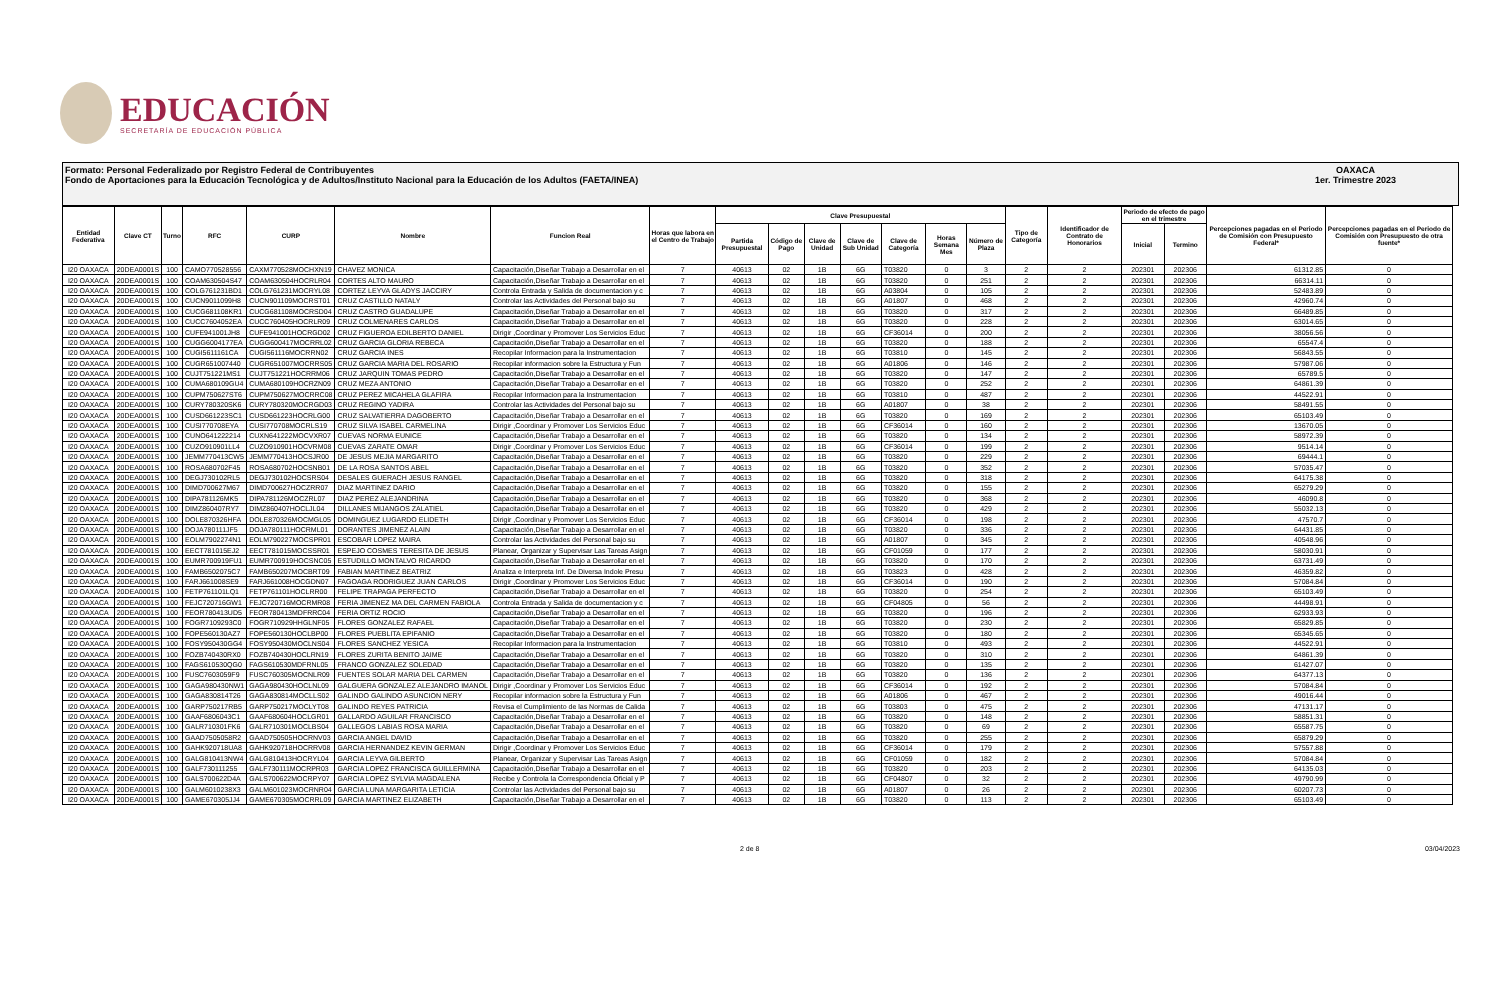EDUCACIÓN
SECRETARÍA DE EDUCACIÓN PÚBLICA
Formato: Personal Federalizado por Registro Federal de Contribuyentes
Fondo de Aportaciones para la Educación Tecnológica y de Adultos/Instituto Nacional para la Educación de los Adultos (FAETA/INEA)
OAXACA
1er. Trimestre 2023
| Entidad Federativa | Clave CT | Turno | RFC | CURP | Nombre | Funcion Real | Horas que labora en el Centro de Trabajo | Clave Presupuestal | | | | | | | Tipo de Categoría | Identificador de Contrato de Honorarios | Periodo de efecto de pago en el trimestre | | Percepciones pagadas en el Periodo de Comisión con Presupuesto Federal* | Percepciones pagadas en el Periodo de Comisión con Presupuesto de otra fuente* |
| --- | --- | --- | --- | --- | --- | --- | --- | --- | --- | --- | --- | --- | --- | --- | --- | --- | --- | --- | --- | --- |
| | | | | | | | | Partida Presupuestal | Código de Pago | Clave de Unidad | Clave de Sub Unidad | Clave de Categoría | Horas Semana Mes | Número de Plaza | | | Inicial | Termino | | |
| I20 OAXACA | 20DEA0001S | 100 | CAMO770528556 | CAXM770528MOCHXN19 | CHAVEZ MONICA | Capacitación,Diseñar Trabajo a Desarrollar en el | 7 | 40613 | 02 | 1B | 6G | T03820 | 0 | 3 | 2 | 2 | 202301 | 202306 | 61312.85 | 0 |
| I20 OAXACA | 20DEA0001S | 100 | COAM630504S47 | COAM630504HOCRLR04 | CORTES ALTO MAURO | Capacitación,Diseñar Trabajo a Desarrollar en el | 7 | 40613 | 02 | 1B | 6G | T03820 | 0 | 251 | 2 | 2 | 202301 | 202306 | 66314.11 | 0 |
| I20 OAXACA | 20DEA0001S | 100 | COLG761231BD1 | COLG761231MOCRYL08 | CORTEZ LEYVA GLADYS JACCIRY | Controla Entrada y Salida de documentacion y c | 7 | 40613 | 02 | 1B | 6G | A03804 | 0 | 105 | 2 | 2 | 202301 | 202306 | 52483.89 | 0 |
| I20 OAXACA | 20DEA0001S | 100 | CUCN9011099H8 | CUCN901109MOCRST01 | CRUZ CASTILLO NATALY | Controlar las Actividades del Personal bajo su | 7 | 40613 | 02 | 1B | 6G | A01807 | 0 | 468 | 2 | 2 | 202301 | 202306 | 42960.74 | 0 |
| I20 OAXACA | 20DEA0001S | 100 | CUCG681108KR1 | CUCG681108MOCRSD04 | CRUZ CASTRO GUADALUPE | Capacitación,Diseñar Trabajo a Desarrollar en el | 7 | 40613 | 02 | 1B | 6G | T03820 | 0 | 317 | 2 | 2 | 202301 | 202306 | 66489.85 | 0 |
| I20 OAXACA | 20DEA0001S | 100 | CUCC7604052EA | CUCC760405HOCRLR09 | CRUZ COLMENARES CARLOS | Capacitación,Diseñar Trabajo a Desarrollar en el | 7 | 40613 | 02 | 1B | 6G | T03820 | 0 | 228 | 2 | 2 | 202301 | 202306 | 63014.65 | 0 |
| I20 OAXACA | 20DEA0001S | 100 | CUFE941001JH8 | CUFE941001HOCRGD02 | CRUZ FIGUEROA EDILBERTO DANIEL | Dirigir ,Coordinar y Promover Los Servicios Educ | 7 | 40613 | 02 | 1B | 6G | CF36014 | 0 | 200 | 2 | 2 | 202301 | 202306 | 38056.56 | 0 |
| I20 OAXACA | 20DEA0001S | 100 | CUGG6004177EA | CUGG600417MOCRRL02 | CRUZ GARCIA GLORIA REBECA | Capacitación,Diseñar Trabajo a Desarrollar en el | 7 | 40613 | 02 | 1B | 6G | T03820 | 0 | 188 | 2 | 2 | 202301 | 202306 | 65547.4 | 0 |
| I20 OAXACA | 20DEA0001S | 100 | CUGI5611161CA | CUGI561116MOCRRN02 | CRUZ GARCIA INES | Recopilar Informacion para la Instrumentacion | 7 | 40613 | 02 | 1B | 6G | T03810 | 0 | 145 | 2 | 2 | 202301 | 202306 | 56843.55 | 0 |
| I20 OAXACA | 20DEA0001S | 100 | CUGR651007440 | CUGR651007MOCRRS05 | CRUZ GARCIA MARIA DEL ROSARIO | Recopilar informacion sobre la Estructura y Fun | 7 | 40613 | 02 | 1B | 6G | A01806 | 0 | 146 | 2 | 2 | 202301 | 202306 | 57987.06 | 0 |
| I20 OAXACA | 20DEA0001S | 100 | CUJT751221MS1 | CUJT751221HOCRRM06 | CRUZ JARQUIN TOMAS PEDRO | Capacitación,Diseñar Trabajo a Desarrollar en el | 7 | 40613 | 02 | 1B | 6G | T03820 | 0 | 147 | 2 | 2 | 202301 | 202306 | 65789.5 | 0 |
| I20 OAXACA | 20DEA0001S | 100 | CUMA680109GU4 | CUMA680109HOCRZN09 | CRUZ MEZA ANTONIO | Capacitación,Diseñar Trabajo a Desarrollar en el | 7 | 40613 | 02 | 1B | 6G | T03820 | 0 | 252 | 2 | 2 | 202301 | 202306 | 64861.39 | 0 |
| I20 OAXACA | 20DEA0001S | 100 | CUPM750627ST6 | CUPM750627MOCRRC08 | CRUZ PEREZ MICAHELA GLAFIRA | Recopilar Informacion para la Instrumentacion | 7 | 40613 | 02 | 1B | 6G | T03810 | 0 | 487 | 2 | 2 | 202301 | 202306 | 44522.91 | 0 |
| I20 OAXACA | 20DEA0001S | 100 | CURY780320SK6 | CURY780320MOCRGD03 | CRUZ REGINO YADIRA | Controlar las Actividades del Personal bajo su | 7 | 40613 | 02 | 1B | 6G | A01807 | 0 | 38 | 2 | 2 | 202301 | 202306 | 58491.55 | 0 |
| I20 OAXACA | 20DEA0001S | 100 | CUSD661223SC1 | CUSD661223HOCRLG00 | CRUZ SALVATIERRA DAGOBERTO | Capacitación,Diseñar Trabajo a Desarrollar en el | 7 | 40613 | 02 | 1B | 6G | T03820 | 0 | 169 | 2 | 2 | 202301 | 202306 | 65103.49 | 0 |
| I20 OAXACA | 20DEA0001S | 100 | CUSI770708EYA | CUSI770708MOCRLS19 | CRUZ SILVA ISABEL CARMELINA | Dirigir ,Coordinar y Promover Los Servicios Educ | 7 | 40613 | 02 | 1B | 6G | CF36014 | 0 | 160 | 2 | 2 | 202301 | 202306 | 13670.05 | 0 |
| I20 OAXACA | 20DEA0001S | 100 | CUNO641222214 | CUXN641222MOCVXR07 | CUEVAS NORMA EUNICE | Capacitación,Diseñar Trabajo a Desarrollar en el | 7 | 40613 | 02 | 1B | 6G | T03820 | 0 | 134 | 2 | 2 | 202301 | 202306 | 58972.39 | 0 |
| I20 OAXACA | 20DEA0001S | 100 | CUZO910901LL4 | CUZO910901HOCVRM08 | CUEVAS ZARATE OMAR | Dirigir ,Coordinar y Promover Los Servicios Educ | 7 | 40613 | 02 | 1B | 6G | CF36014 | 0 | 199 | 2 | 2 | 202301 | 202306 | 9514.14 | 0 |
| I20 OAXACA | 20DEA0001S | 100 | JEMM770413CW5 | JEMM770413HOCSJR00 | DE JESUS MEJIA MARGARITO | Capacitación,Diseñar Trabajo a Desarrollar en el | 7 | 40613 | 02 | 1B | 6G | T03820 | 0 | 229 | 2 | 2 | 202301 | 202306 | 69444.1 | 0 |
| I20 OAXACA | 20DEA0001S | 100 | ROSA680702F45 | ROSA680702HOCSNB01 | DE LA ROSA SANTOS ABEL | Capacitación,Diseñar Trabajo a Desarrollar en el | 7 | 40613 | 02 | 1B | 6G | T03820 | 0 | 352 | 2 | 2 | 202301 | 202306 | 57035.47 | 0 |
| I20 OAXACA | 20DEA0001S | 100 | DEGJ730102RL5 | DEGJ730102HOCSRS04 | DESALES GUERACH JESUS RANGEL | Capacitación,Diseñar Trabajo a Desarrollar en el | 7 | 40613 | 02 | 1B | 6G | T03820 | 0 | 318 | 2 | 2 | 202301 | 202306 | 64175.38 | 0 |
| I20 OAXACA | 20DEA0001S | 100 | DIMD700627M67 | DIMD700627HOCZRR07 | DIAZ MARTINEZ DARIO | Capacitación,Diseñar Trabajo a Desarrollar en el | 7 | 40613 | 02 | 1B | 6G | T03820 | 0 | 155 | 2 | 2 | 202301 | 202306 | 65279.29 | 0 |
| I20 OAXACA | 20DEA0001S | 100 | DIPA781126MK5 | DIPA781126MOCZRL07 | DIAZ PEREZ ALEJANDRINA | Capacitación,Diseñar Trabajo a Desarrollar en el | 7 | 40613 | 02 | 1B | 6G | T03820 | 0 | 368 | 2 | 2 | 202301 | 202306 | 46090.8 | 0 |
| I20 OAXACA | 20DEA0001S | 100 | DIMZ860407RY7 | DIMZ860407HOCLJL04 | DILLANES MIJANGOS ZALATIEL | Capacitación,Diseñar Trabajo a Desarrollar en el | 7 | 40613 | 02 | 1B | 6G | T03820 | 0 | 429 | 2 | 2 | 202301 | 202306 | 55032.13 | 0 |
| I20 OAXACA | 20DEA0001S | 100 | DOLE870326HFA | DOLE870326MOCMGL05 | DOMINGUEZ LUGARDO ELIDETH | Dirigir ,Coordinar y Promover Los Servicios Educ | 7 | 40613 | 02 | 1B | 6G | CF36014 | 0 | 198 | 2 | 2 | 202301 | 202306 | 47570.7 | 0 |
| I20 OAXACA | 20DEA0001S | 100 | DOJA780111JF5 | DOJA780111HOCRML01 | DORANTES JIMENEZ ALAIN | Capacitación,Diseñar Trabajo a Desarrollar en el | 7 | 40613 | 02 | 1B | 6G | T03820 | 0 | 336 | 2 | 2 | 202301 | 202306 | 64431.85 | 0 |
| I20 OAXACA | 20DEA0001S | 100 | EOLM7902274N1 | EOLM790227MOCSPR01 | ESCOBAR LOPEZ MAIRA | Controlar las Actividades del Personal bajo su | 7 | 40613 | 02 | 1B | 6G | A01807 | 0 | 345 | 2 | 2 | 202301 | 202306 | 40548.96 | 0 |
| I20 OAXACA | 20DEA0001S | 100 | EECT781015EJ2 | EECT781015MOCSSR01 | ESPEJO COSMES TERESITA DE JESUS | Planear, Organizar y Supervisar Las Tareas Asign | 7 | 40613 | 02 | 1B | 6G | CF01059 | 0 | 177 | 2 | 2 | 202301 | 202306 | 58030.91 | 0 |
| I20 OAXACA | 20DEA0001S | 100 | EUMR700919FU1 | EUMR700919HOCSNC05 | ESTUDILLO MONTALVO RICARDO | Capacitación,Diseñar Trabajo a Desarrollar en el | 7 | 40613 | 02 | 1B | 6G | T03820 | 0 | 170 | 2 | 2 | 202301 | 202306 | 63731.49 | 0 |
| I20 OAXACA | 20DEA0001S | 100 | FAMB6502075C7 | FAMB650207MOCBRT09 | FABIAN MARTINEZ BEATRIZ | Analiza e Interpreta Inf. De Diversa Indole Presu | 7 | 40613 | 02 | 1B | 6G | T03823 | 0 | 428 | 2 | 2 | 202301 | 202306 | 46359.82 | 0 |
| I20 OAXACA | 20DEA0001S | 100 | FARJ661008SE9 | FARJ661008HOCGDN07 | FAGOAGA RODRIGUEZ JUAN CARLOS | Dirigir ,Coordinar y Promover Los Servicios Educ | 7 | 40613 | 02 | 1B | 6G | CF36014 | 0 | 190 | 2 | 2 | 202301 | 202306 | 57084.84 | 0 |
| I20 OAXACA | 20DEA0001S | 100 | FETP761101LQ1 | FETP761101HOCLRR00 | FELIPE TRAPAGA PERFECTO | Capacitación,Diseñar Trabajo a Desarrollar en el | 7 | 40613 | 02 | 1B | 6G | T03820 | 0 | 254 | 2 | 2 | 202301 | 202306 | 65103.49 | 0 |
| I20 OAXACA | 20DEA0001S | 100 | FEJC720716GW1 | FEJC720716MOCRMR08 | FERIA JIMENEZ MA DEL CARMEN FABIOLA | Controla Entrada y Salida de documentacion y c | 7 | 40613 | 02 | 1B | 6G | CF04805 | 0 | 56 | 2 | 2 | 202301 | 202306 | 44498.91 | 0 |
| I20 OAXACA | 20DEA0001S | 100 | FEOR780413UD5 | FEOR780413MDFRRC04 | FERIA ORTIZ ROCIO | Capacitación,Diseñar Trabajo a Desarrollar en el | 7 | 40613 | 02 | 1B | 6G | T03820 | 0 | 196 | 2 | 2 | 202301 | 202306 | 62933.93 | 0 |
| I20 OAXACA | 20DEA0001S | 100 | FOGR7109293C0 | FOGR710929HHGLNF05 | FLORES GONZALEZ RAFAEL | Capacitación,Diseñar Trabajo a Desarrollar en el | 7 | 40613 | 02 | 1B | 6G | T03820 | 0 | 230 | 2 | 2 | 202301 | 202306 | 65829.85 | 0 |
| I20 OAXACA | 20DEA0001S | 100 | FOPE560130AZ7 | FOPE560130HOCLBP00 | FLORES PUEBLITA EPIFANIO | Capacitación,Diseñar Trabajo a Desarrollar en el | 7 | 40613 | 02 | 1B | 6G | T03820 | 0 | 180 | 2 | 2 | 202301 | 202306 | 65345.65 | 0 |
| I20 OAXACA | 20DEA0001S | 100 | FOSY950430GG4 | FOSY950430MOCLNS04 | FLORES SANCHEZ YESICA | Recopilar Informacion para la Instrumentacion | 7 | 40613 | 02 | 1B | 6G | T03810 | 0 | 493 | 2 | 2 | 202301 | 202306 | 44522.91 | 0 |
| I20 OAXACA | 20DEA0001S | 100 | FOZB740430RX0 | FOZB740430HOCLRN19 | FLORES ZURITA BENITO JAIME | Capacitación,Diseñar Trabajo a Desarrollar en el | 7 | 40613 | 02 | 1B | 6G | T03820 | 0 | 310 | 2 | 2 | 202301 | 202306 | 64861.39 | 0 |
| I20 OAXACA | 20DEA0001S | 100 | FAGS610530QG0 | FAGS610530MDFRNL05 | FRANCO GONZALEZ SOLEDAD | Capacitación,Diseñar Trabajo a Desarrollar en el | 7 | 40613 | 02 | 1B | 6G | T03820 | 0 | 135 | 2 | 2 | 202301 | 202306 | 61427.07 | 0 |
| I20 OAXACA | 20DEA0001S | 100 | FUSC7603059F9 | FUSC760305MOCNLR09 | FUENTES SOLAR MARIA DEL CARMEN | Capacitación,Diseñar Trabajo a Desarrollar en el | 7 | 40613 | 02 | 1B | 6G | T03820 | 0 | 136 | 2 | 2 | 202301 | 202306 | 64377.13 | 0 |
| I20 OAXACA | 20DEA0001S | 100 | GAGA980430NW1 | GAGA980430HOCLNL09 | GALGUERA GONZALEZ ALEJANDRO IMANOL | Dirigir ,Coordinar y Promover Los Servicios Educ | 7 | 40613 | 02 | 1B | 6G | CF36014 | 0 | 192 | 2 | 2 | 202301 | 202306 | 57084.84 | 0 |
| I20 OAXACA | 20DEA0001S | 100 | GAGA830814T26 | GAGA830814MOCLLS02 | GALINDO GALINDO ASUNCION NERY | Recopilar informacion sobre la Estructura y Fun | 7 | 40613 | 02 | 1B | 6G | A01806 | 0 | 467 | 2 | 2 | 202301 | 202306 | 49016.44 | 0 |
| I20 OAXACA | 20DEA0001S | 100 | GARP750217RB5 | GARP750217MOCLYT08 | GALINDO REYES PATRICIA | Revisa el Cumplimiento de las Normas de Calida | 7 | 40613 | 02 | 1B | 6G | T03803 | 0 | 475 | 2 | 2 | 202301 | 202306 | 47131.17 | 0 |
| I20 OAXACA | 20DEA0001S | 100 | GAAF6806043C1 | GAAF680604HOCLGR01 | GALLARDO AGUILAR FRANCISCO | Capacitación,Diseñar Trabajo a Desarrollar en el | 7 | 40613 | 02 | 1B | 6G | T03820 | 0 | 148 | 2 | 2 | 202301 | 202306 | 58851.31 | 0 |
| I20 OAXACA | 20DEA0001S | 100 | GALR710301FK6 | GALR710301MOCLBS04 | GALLEGOS LABIAS ROSA MARIA | Capacitación,Diseñar Trabajo a Desarrollar en el | 7 | 40613 | 02 | 1B | 6G | T03820 | 0 | 69 | 2 | 2 | 202301 | 202306 | 65587.75 | 0 |
| I20 OAXACA | 20DEA0001S | 100 | GAAD7505058R2 | GAAD750505HOCRNV03 | GARCIA ANGEL DAVID | Capacitación,Diseñar Trabajo a Desarrollar en el | 7 | 40613 | 02 | 1B | 6G | T03820 | 0 | 255 | 2 | 2 | 202301 | 202306 | 65879.29 | 0 |
| I20 OAXACA | 20DEA0001S | 100 | GAHK920718UA8 | GAHK920718HOCRRV08 | GARCIA HERNANDEZ KEVIN GERMAN | Dirigir ,Coordinar y Promover Los Servicios Educ | 7 | 40613 | 02 | 1B | 6G | CF36014 | 0 | 179 | 2 | 2 | 202301 | 202306 | 57557.88 | 0 |
| I20 OAXACA | 20DEA0001S | 100 | GALG810413NW4 | GALG810413HOCRYL04 | GARCIA LEYVA GILBERTO | Planear, Organizar y Supervisar Las Tareas Asign | 7 | 40613 | 02 | 1B | 6G | CF01059 | 0 | 182 | 2 | 2 | 202301 | 202306 | 57084.84 | 0 |
| I20 OAXACA | 20DEA0001S | 100 | GALF730111255 | GALF730111MOCRPR03 | GARCIA LOPEZ FRANCISCA GUILLERMINA | Capacitación,Diseñar Trabajo a Desarrollar en el | 7 | 40613 | 02 | 1B | 6G | T03820 | 0 | 203 | 2 | 2 | 202301 | 202306 | 64135.03 | 0 |
| I20 OAXACA | 20DEA0001S | 100 | GALS700622D4A | GALS700622MOCRPY07 | GARCIA LOPEZ SYLVIA MAGDALENA | Recibe y Controla la Correspondencia Oficial y P | 7 | 40613 | 02 | 1B | 6G | CF04807 | 0 | 32 | 2 | 2 | 202301 | 202306 | 49790.99 | 0 |
| I20 OAXACA | 20DEA0001S | 100 | GALM6010238X3 | GALM601023MOCRNR04 | GARCIA LUNA MARGARITA LETICIA | Controlar las Actividades del Personal bajo su | 7 | 40613 | 02 | 1B | 6G | A01807 | 0 | 26 | 2 | 2 | 202301 | 202306 | 60207.73 | 0 |
| I20 OAXACA | 20DEA0001S | 100 | GAME670305JJ4 | GAME670305MOCRRL09 | GARCIA MARTINEZ ELIZABETH | Capacitación,Diseñar Trabajo a Desarrollar en el | 7 | 40613 | 02 | 1B | 6G | T03820 | 0 | 113 | 2 | 2 | 202301 | 202306 | 65103.49 | 0 |
2 de 8 03/04/2023